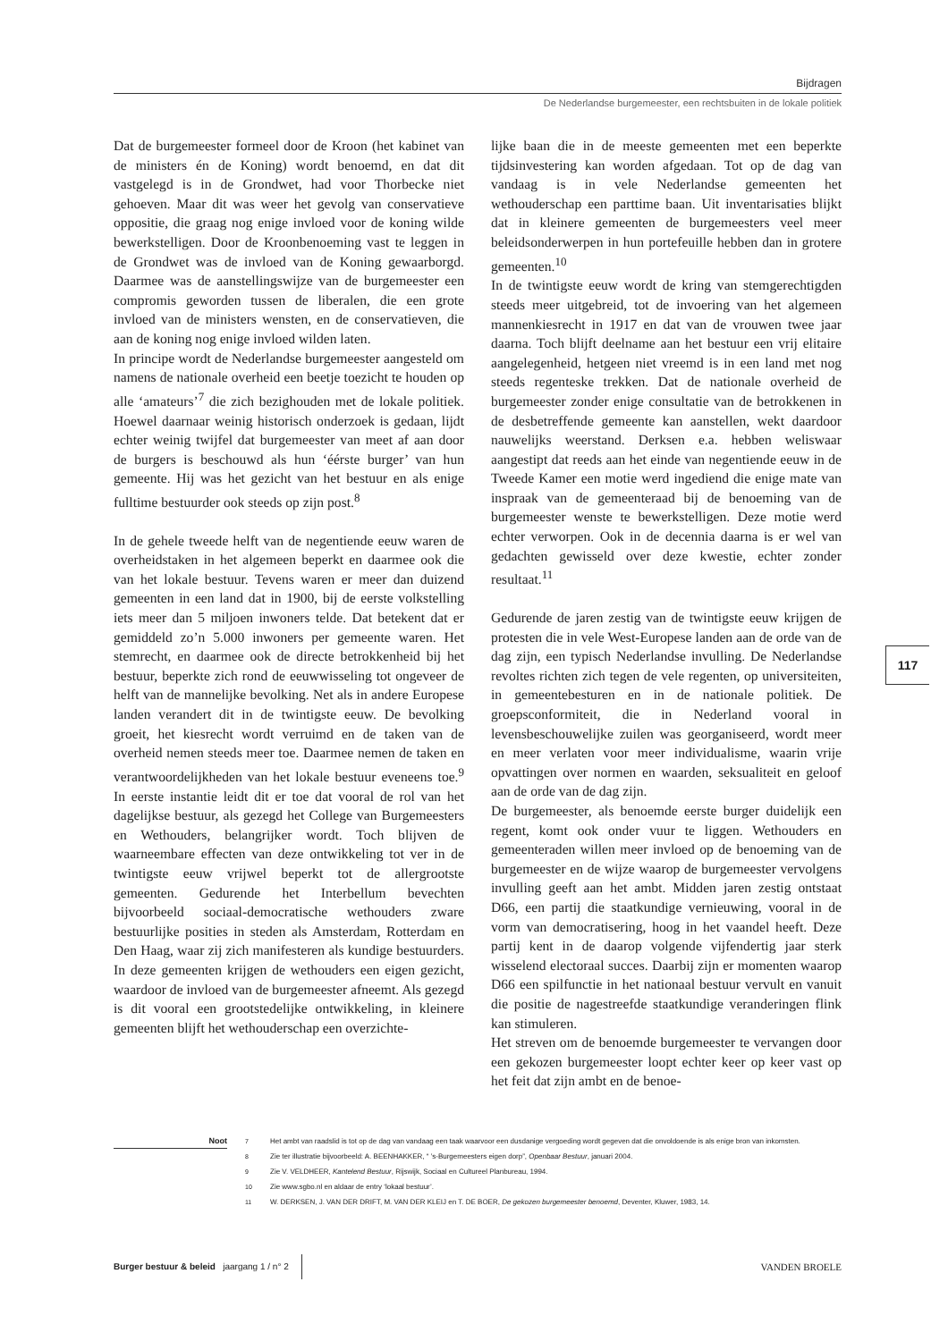Bijdragen
De Nederlandse burgemeester, een rechtsbuiten in de lokale politiek
Dat de burgemeester formeel door de Kroon (het kabinet van de ministers én de Koning) wordt benoemd, en dat dit vastgelegd is in de Grondwet, had voor Thorbecke niet gehoeven. Maar dit was weer het gevolg van conservatieve oppositie, die graag nog enige invloed voor de koning wilde bewerkstelligen. Door de Kroonbenoeming vast te leggen in de Grondwet was de invloed van de Koning gewaarborgd. Daarmee was de aanstellingswijze van de burgemeester een compromis geworden tussen de liberalen, die een grote invloed van de ministers wensten, en de conservatieven, die aan de koning nog enige invloed wilden laten.
In principe wordt de Nederlandse burgemeester aangesteld om namens de nationale overheid een beetje toezicht te houden op alle ‘amateurs’<sup>7</sup> die zich bezighouden met de lokale politiek. Hoewel daarnaar weinig historisch onderzoek is gedaan, lijdt echter weinig twijfel dat burgemeester van meet af aan door de burgers is beschouwd als hun ‘éérste burger’ van hun gemeente. Hij was het gezicht van het bestuur en als enige fulltime bestuurder ook steeds op zijn post.<sup>8</sup>
In de gehele tweede helft van de negentiende eeuw waren de overheidstaken in het algemeen beperkt en daarmee ook die van het lokale bestuur. Tevens waren er meer dan duizend gemeenten in een land dat in 1900, bij de eerste volkstelling iets meer dan 5 miljoen inwoners telde. Dat betekent dat er gemiddeld zo’n 5.000 inwoners per gemeente waren. Het stemrecht, en daarmee ook de directe betrokkenheid bij het bestuur, beperkte zich rond de eeuwwisseling tot ongeveer de helft van de mannelijke bevolking. Net als in andere Europese landen verandert dit in de twintigste eeuw. De bevolking groeit, het kiesrecht wordt verruimd en de taken van de overheid nemen steeds meer toe. Daarmee nemen de taken en verantwoordelijkheden van het lokale bestuur eveneens toe.<sup>9</sup> In eerste instantie leidt dit er toe dat vooral de rol van het dagelijkse bestuur, als gezegd het College van Burgemeesters en Wethouders, belangrijker wordt. Toch blijven de waarneembare effecten van deze ontwikkeling tot ver in de twintigste eeuw vrijwel beperkt tot de allergrootste gemeenten. Gedurende het Interbellum bevechten bijvoorbeeld sociaal-democratische wethouders zware bestuurlijke posities in steden als Amsterdam, Rotterdam en Den Haag, waar zij zich manifesteren als kundige bestuurders. In deze gemeenten krijgen de wethouders een eigen gezicht, waardoor de invloed van de burgemeester afneemt. Als gezegd is dit vooral een grootstedelijke ontwikkeling, in kleinere gemeenten blijft het wethouderschap een overzichte-
lijke baan die in de meeste gemeenten met een beperkte tijdsinvestering kan worden afgedaan. Tot op de dag van vandaag is in vele Nederlandse gemeenten het wethouderschap een parttime baan. Uit inventarisaties blijkt dat in kleinere gemeenten de burgemeesters veel meer beleidsonderwerpen in hun portefeuille hebben dan in grotere gemeenten.<sup>10</sup>
In de twintigste eeuw wordt de kring van stemgerechtigden steeds meer uitgebreid, tot de invoering van het algemeen mannenkiesrecht in 1917 en dat van de vrouwen twee jaar daarna. Toch blijft deelname aan het bestuur een vrij elitaire aangelegenheid, hetgeen niet vreemd is in een land met nog steeds regenteske trekken. Dat de nationale overheid de burgemeester zonder enige consultatie van de betrokkenen in de desbetreffende gemeente kan aanstellen, wekt daardoor nauwelijks weerstand. Derksen e.a. hebben weliswaar aangestipt dat reeds aan het einde van negentiende eeuw in de Tweede Kamer een motie werd ingediend die enige mate van inspraak van de gemeenteraad bij de benoeming van de burgemeester wenste te bewerkstelligen. Deze motie werd echter verworpen. Ook in de decennia daarna is er wel van gedachten gewisseld over deze kwestie, echter zonder resultaat.<sup>11</sup>
Gedurende de jaren zestig van de twintigste eeuw krijgen de protesten die in vele West-Europese landen aan de orde van de dag zijn, een typisch Nederlandse invulling. De Nederlandse revoltes richten zich tegen de vele regenten, op universiteiten, in gemeentebesturen en in de nationale politiek. De groepsconformiteit, die in Nederland vooral in levensbeschouwelijke zuilen was georganiseerd, wordt meer en meer verlaten voor meer individualisme, waarin vrije opvattingen over normen en waarden, seksualiteit en geloof aan de orde van de dag zijn.
De burgemeester, als benoemde eerste burger duidelijk een regent, komt ook onder vuur te liggen. Wethouders en gemeenteraden willen meer invloed op de benoeming van de burgemeester en de wijze waarop de burgemeester vervolgens invulling geeft aan het ambt. Midden jaren zestig ontstaat D66, een partij die staatkundige vernieuwing, vooral in de vorm van democratisering, hoog in het vaandel heeft. Deze partij kent in de daarop volgende vijfendertig jaar sterk wisselend electoraal succes. Daarbij zijn er momenten waarop D66 een spilfunctie in het nationaal bestuur vervult en vanuit die positie de nagestreefde staatkundige veranderingen flink kan stimuleren.
Het streven om de benoemde burgemeester te vervangen door een gekozen burgemeester loopt echter keer op keer vast op het feit dat zijn ambt en de benoe-
117
Noot
7 Het ambt van raadslid is tot op de dag van vandaag een taak waarvoor een dusdanige vergoeding wordt gegeven dat die onvoldoende is als enige bron van inkomsten.
8 Zie ter illustratie bijvoorbeeld: A. BEENHAKKER, “ ’s-Burgemeesters eigen dorp”, Openbaar Bestuur, januari 2004.
9 Zie V. VELDHEER, Kantelend Bestuur, Rijswijk, Sociaal en Cultureel Planbureau, 1994.
10 Zie www.sgbo.nl en aldaar de entry ‘lokaal bestuur’.
11 W. DERKSEN, J. VAN DER DRIFT, M. VAN DER KLEIJ en T. DE BOER, De gekozen burgemeester benoemd, Deventer, Kluwer, 1983, 14.
Burger bestuur & beleid jaargang 1 / n° 2
VANDEN BROELE